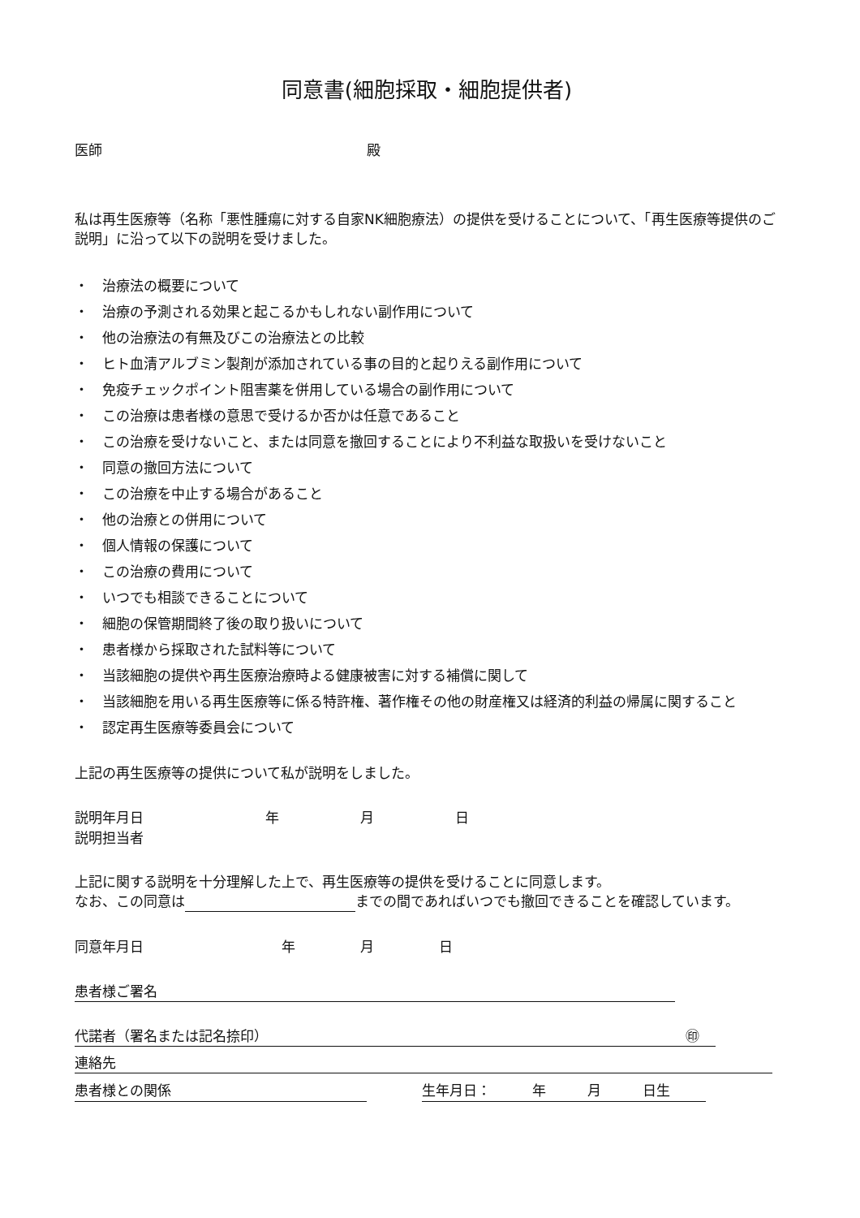同意書(細胞採取・細胞提供者)
医師 殿
私は再生医療等（名称「悪性腫瘍に対する自家NK細胞療法）の提供を受けることについて、「再生医療等提供のご説明」に沿って以下の説明を受けました。
・　治療法の概要について
・　治療の予測される効果と起こるかもしれない副作用について
・　他の治療法の有無及びこの治療法との比較
・　ヒト血清アルブミン製剤が添加されている事の目的と起りえる副作用について
・　免疫チェックポイント阻害薬を併用している場合の副作用について
・　この治療は患者様の意思で受けるか否かは任意であること
・　この治療を受けないこと、または同意を撤回することにより不利益な取扱いを受けないこと
・　同意の撤回方法について
・　この治療を中止する場合があること
・　他の治療との併用について
・　個人情報の保護について
・　この治療の費用について
・　いつでも相談できることについて
・　細胞の保管期間終了後の取り扱いについて
・　患者様から採取された試料等について
・　当該細胞の提供や再生医療治療時よる健康被害に対する補償に関して
・　当該細胞を用いる再生医療等に係る特許権、著作権その他の財産権又は経済的利益の帰属に関すること
・　認定再生医療等委員会について
上記の再生医療等の提供について私が説明をしました。
説明年月日 年 月 日
説明担当者
上記に関する説明を十分理解した上で、再生医療等の提供を受けることに同意します。
なお、この同意は までの間であればいつでも撤回できることを確認しています。
同意年月日 年 月 日
患者様ご署名
代諾者（署名または記名捺印） ㊞
連絡先
患者様との関係 生年月日：　　　年　　　月　　　日生